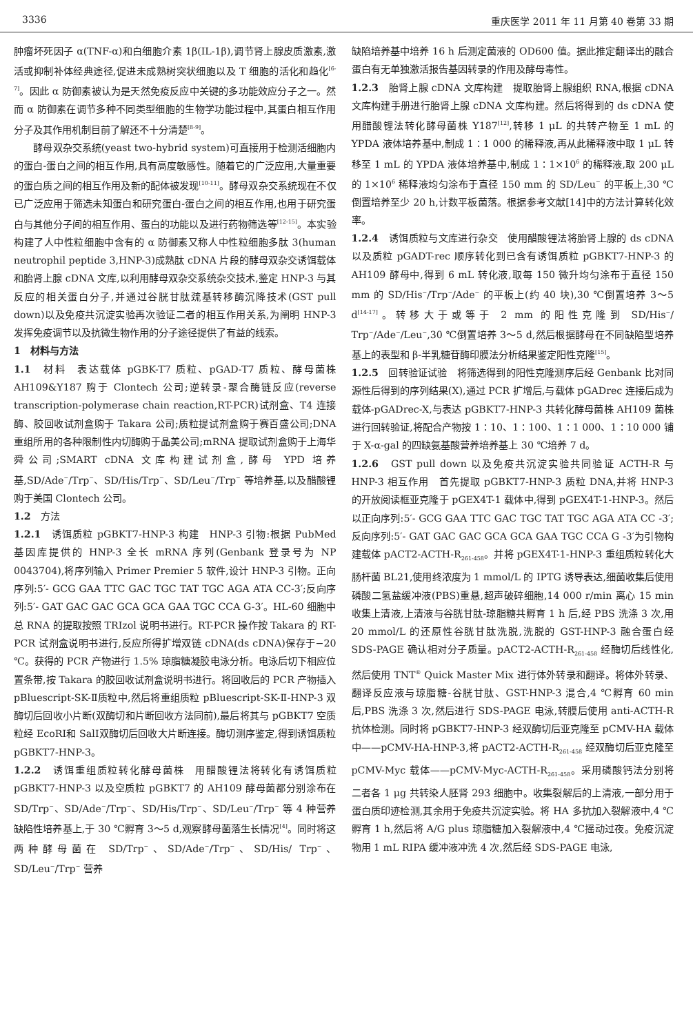3336 重庆医学 2011 年 11 月第 40 卷第 33 期
肿瘤坏死因子 α(TNF-α)和白细胞介素 1β(IL-1β),调节肾上腺皮质激素,激活或抑制补体经典途径,促进未成熟树突状细胞以及 T 细胞的活化和趋化<sup>[6-7]</sup>。因此 α 防御素被认为是天然免疫反应中关键的多功能效应分子之一。然而 α 防御素在调节多种不同类型细胞的生物学功能过程中,其蛋白相互作用分子及其作用机制目前了解还不十分清楚<sup>[8-9]</sup>。
酵母双杂交系统(yeast two-hybrid system)可直接用于检测活细胞内的蛋白-蛋白之间的相互作用,具有高度敏感性。随着它的广泛应用,大量重要的蛋白质之间的相互作用及新的配体被发现<sup>[10-11]</sup>。酵母双杂交系统现在不仅已广泛应用于筛选未知蛋白和研究蛋白-蛋白之间的相互作用,也用于研究蛋白与其他分子间的相互作用、蛋白的功能以及进行药物筛选等<sup>[12-15]</sup>。本实验构建了人中性粒细胞中含有的 α 防御素又称人中性粒细胞多肽 3(human neutrophil peptide 3,HNP-3)成熟肽 cDNA 片段的酵母双杂交诱饵载体和胎肾上腺 cDNA 文库,以利用酵母双杂交系统杂交技术,鉴定 HNP-3 与其反应的相关蛋白分子,并通过谷胱甘肽巯基转移酶沉降技术(GST pull down)以及免疫共沉淀实验再次验证二者的相互作用关系,为阐明 HNP-3 发挥免疫调节以及抗微生物作用的分子途径提供了有益的线索。
1　材料与方法
1.1　材料　表达载体 pGBK-T7 质粒、pGAD-T7 质粒、酵母菌株 AH109&Y187 购于 Clontech 公司;逆转录-聚合酶链反应(reverse transcription-polymerase chain reaction,RT-PCR)试剂盒、T4 连接酶、胶回收试剂盒购于 Takara 公司;质粒提试剂盒购于赛百盛公司;DNA 重组所用的各种限制性内切酶购于晶美公司;mRNA 提取试剂盒购于上海华舜公司;SMART cDNA 文库构建试剂盒,酵母 YPD 培养基,SD/Ade<sup>−</sup>/Trp<sup>−</sup>、SD/His/Trp<sup>−</sup>、SD/Leu<sup>−</sup>/Trp<sup>−</sup> 等培养基,以及醋酸锂购于美国 Clontech 公司。
1.2　方法
1.2.1　诱饵质粒 pGBKT7-HNP-3 构建　HNP-3 引物:根据 PubMed 基因库提供的 HNP-3 全长 mRNA 序列(Genbank 登录号为 NP 0043704),将序列输入 Primer Premier 5 软件,设计 HNP-3 引物。正向序列:5′- GCG GAA TTC GAC TGC TAT TGC AGA ATA CC-3′;反向序列:5′- GAT GAC GAC GCA GCA GAA TGC CCA G-3′。HL-60 细胞中总 RNA 的提取按照 TRIzol 说明书进行。RT-PCR 操作按 Takara 的 RT-PCR 试剂盒说明书进行,反应所得扩增双链 cDNA(ds cDNA)保存于−20 ℃。获得的 PCR 产物进行 1.5% 琼脂糖凝胶电泳分析。电泳后切下相应位置条带,按 Takara 的胶回收试剂盒说明书进行。将回收后的 PCR 产物插入 pBluescript-SK-Ⅱ质粒中,然后将重组质粒 pBluescript-SK-Ⅱ-HNP-3 双酶切后回收小片断(双酶切和片断回收方法同前),最后将其与 pGBKT7 空质粒经 EcoRⅠ和 SalⅠ双酶切后回收大片断连接。酶切测序鉴定,得到诱饵质粒 pGBKT7-HNP-3。
1.2.2　诱饵重组质粒转化酵母菌株　用醋酸锂法将转化有诱饵质粒 pGBKT7-HNP-3 以及空质粒 pGBKT7 的 AH109 酵母菌都分别涂布在 SD/Trp<sup>−</sup>、SD/Ade<sup>−</sup>/Trp<sup>−</sup>、SD/His/Trp<sup>−</sup>、SD/Leu<sup>−</sup>/Trp<sup>−</sup> 等 4 种营养缺陷性培养基上,于 30 ℃孵育 3～5 d,观察酵母菌落生长情况<sup>[4]</sup>。同时将这两种酵母菌在 SD/Trp<sup>−</sup>、SD/Ade<sup>−</sup>/Trp<sup>−</sup>、SD/His/ Trp<sup>−</sup>、SD/Leu<sup>−</sup>/Trp<sup>−</sup> 营养
缺陷培养基中培养 16 h 后测定菌液的 OD600 值。据此推定翻译出的融合蛋白有无单独激活报告基因转录的作用及酵母毒性。
1.2.3　胎肾上腺 cDNA 文库构建　提取胎肾上腺组织 RNA,根据 cDNA 文库构建手册进行胎肾上腺 cDNA 文库构建。然后将得到的 ds cDNA 使用醋酸锂法转化酵母菌株 Y187<sup>[12]</sup>,转移 1 μL 的共转产物至 1 mL 的 YPDA 液体培养基中,制成 1∶1 000 的稀释液,再从此稀释液中取 1 μL 转移至 1 mL 的 YPDA 液体培养基中,制成 1∶1×10<sup>6</sup> 的稀释液,取 200 μL 的 1×10<sup>6</sup> 稀释液均匀涂布于直径 150 mm 的 SD/Leu<sup>−</sup> 的平板上,30 ℃倒置培养至少 20 h,计数平板菌落。根据参考文献[14]中的方法计算转化效率。
1.2.4　诱饵质粒与文库进行杂交　使用醋酸锂法将胎肾上腺的 ds cDNA 以及质粒 pGADT-rec 顺序转化到已含有诱饵质粒 pGBKT7-HNP-3 的 AH109 酵母中,得到 6 mL 转化液,取每 150 微升均匀涂布于直径 150 mm 的 SD/His<sup>−</sup>/Trp<sup>−</sup>/Ade<sup>−</sup> 的平板上(约 40 块),30 ℃倒置培养 3～5 d<sup>[14-17]</sup>。转移大于或等于 2 mm 的阳性克隆到 SD/His<sup>−</sup>/ Trp<sup>−</sup>/Ade<sup>−</sup>/Leu<sup>−</sup>,30 ℃倒置培养 3～5 d,然后根据酵母在不同缺陷型培养基上的表型和 β-半乳糖苷酶印膜法分析结果鉴定阳性克隆<sup>[15]</sup>。
1.2.5　回转验证试验　将筛选得到的阳性克隆测序后经 Genbank 比对同源性后得到的序列结果(X),通过 PCR 扩增后,与载体 pGADrec 连接后成为载体-pGADrec-X,与表达 pGBKT7-HNP-3 共转化酵母菌株 AH109 菌株进行回转验证,将配合产物按 1∶10、1∶100、1∶1 000、1∶10 000 铺于 X-α-gal 的四缺氨基酸营养培养基上 30 ℃培养 7 d。
1.2.6　GST pull down 以及免疫共沉淀实验共同验证 ACTH-R 与 HNP-3 相互作用　首先提取 pGBKT7-HNP-3 质粒 DNA,并将 HNP-3 的开放阅读框亚克隆于 pGEX4T-1 载体中,得到 pGEX4T-1-HNP-3。然后以正向序列:5′- GCG GAA TTC GAC TGC TAT TGC AGA ATA CC -3′;反向序列:5′- GAT GAC GAC GCA GCA GAA TGC CCA G -3′为引物构建载体 pACT2-ACTH-R<sub>261-458</sub>。并将 pGEX4T-1-HNP-3 重组质粒转化大肠杆菌 BL21,使用终浓度为 1 mmol/L 的 IPTG 诱导表达,细菌收集后使用磷酸二氢盐缓冲液(PBS)重悬,超声破碎细胞,14 000 r/min 离心 15 min 收集上清液,上清液与谷胱甘肽-琼脂糖共孵育 1 h 后,经 PBS 洗涤 3 次,用 20 mmol/L 的还原性谷胱甘肽洗脱,洗脱的 GST-HNP-3 融合蛋白经 SDS-PAGE 确认相对分子质量。pACT2-ACTH-R<sub>261-458</sub> 经酶切后线性化,然后使用 TNT<sup>®</sup> Quick Master Mix 进行体外转录和翻译。将体外转录、翻译反应液与琼脂糖-谷胱甘肽、GST-HNP-3 混合,4 ℃孵育 60 min 后,PBS 洗涤 3 次,然后进行 SDS-PAGE 电泳,转膜后使用 anti-ACTH-R 抗体检测。同时将 pGBKT7-HNP-3 经双酶切后亚克隆至 pCMV-HA 载体中——pCMV-HA-HNP-3,将 pACT2-ACTH-R<sub>261-458</sub> 经双酶切后亚克隆至 pCMV-Myc 载体——pCMV-Myc-ACTH-R<sub>261-458</sub>。采用磷酸钙法分别将二者各 1 μg 共转染人胚肾 293 细胞中。收集裂解后的上清液,一部分用于蛋白质印迹检测,其余用于免疫共沉淀实验。将 HA 多抗加入裂解液中,4 ℃孵育 1 h,然后将 A/G plus 琼脂糖加入裂解液中,4 ℃摇动过夜。免疫沉淀物用 1 mL RIPA 缓冲液冲洗 4 次,然后经 SDS-PAGE 电泳,